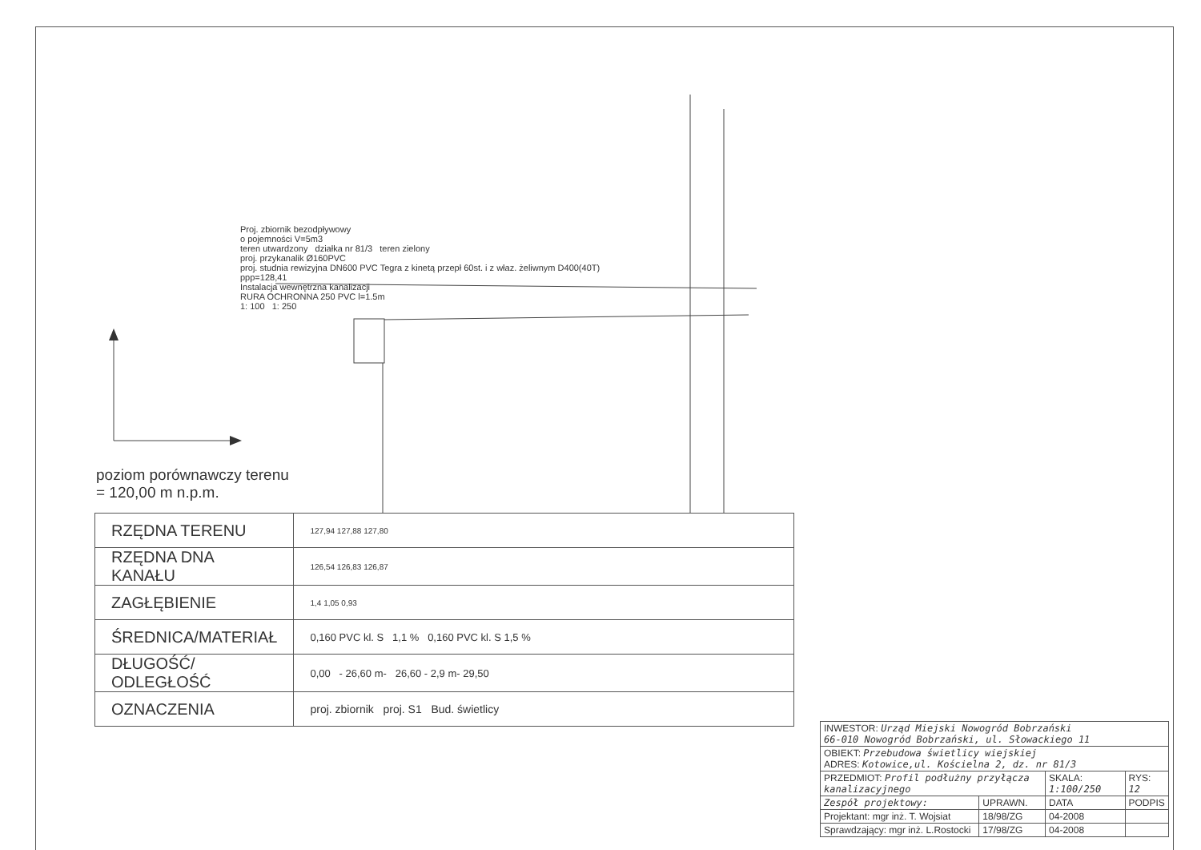Proj. zbiornik bezodpływowy
o pojemności V=5m3
teren utwardzony działka nr 81/3 teren zielony
proj. przykanalik Ø160PVC
proj. studnia rewizyjna DN600 PVC Tegra z kinetą przepł 60st. i z właz. żeliwnym D400(40T)
ppp=128,41
Instalacja wewnętrzna kanalizacji
RURA OCHRONNA 250 PVC l=1.5m
1: 100 1: 250
poziom porównawczy terenu
= 120,00 m n.p.m.
| RZĘDNA TERENU | 127,94 127,88 127,80 |
| RZĘDNA DNA KANAŁU | 126,54 126,83 126,87 |
| ZAGŁĘBIENIE | 1,4 1,05 0,93 |
| ŚREDNICA/MATERIAŁ | 0,160 PVC kl. S 1,1 % 0,160 PVC kl. S 1,5 % |
| DŁUGOŚĆ/ ODLEGŁOŚĆ | 0,00 - 26,60 m- 26,60 - 2,9 m- 29,50 |
| OZNACZENIA | proj. zbiornik proj. S1 Bud. świetlicy |
| INWESTOR: Urząd Miejski Nowogród Bobrzański 66-010 Nowogród Bobrzański, ul. Słowackiego 11 | | | |
| OBIEKT: Przebudowa świetlicy wiejskiej ADRES: Kotowice,ul. Kościelna 2, dz. nr 81/3 | | | |
| PRZEDMIOT: Profil podłużny przyłącza kanalizacyjnego | | SKALA: 1:100/250 | RYS: 12 |
| Zespół projektowy: | UPRAWN. | DATA | PODPIS |
| Projektant: mgr inż. T. Wojsiat | 18/98/ZG | 04-2008 | |
| Sprawdzający: mgr inż. L.Rostocki | 17/98/ZG | 04-2008 | |